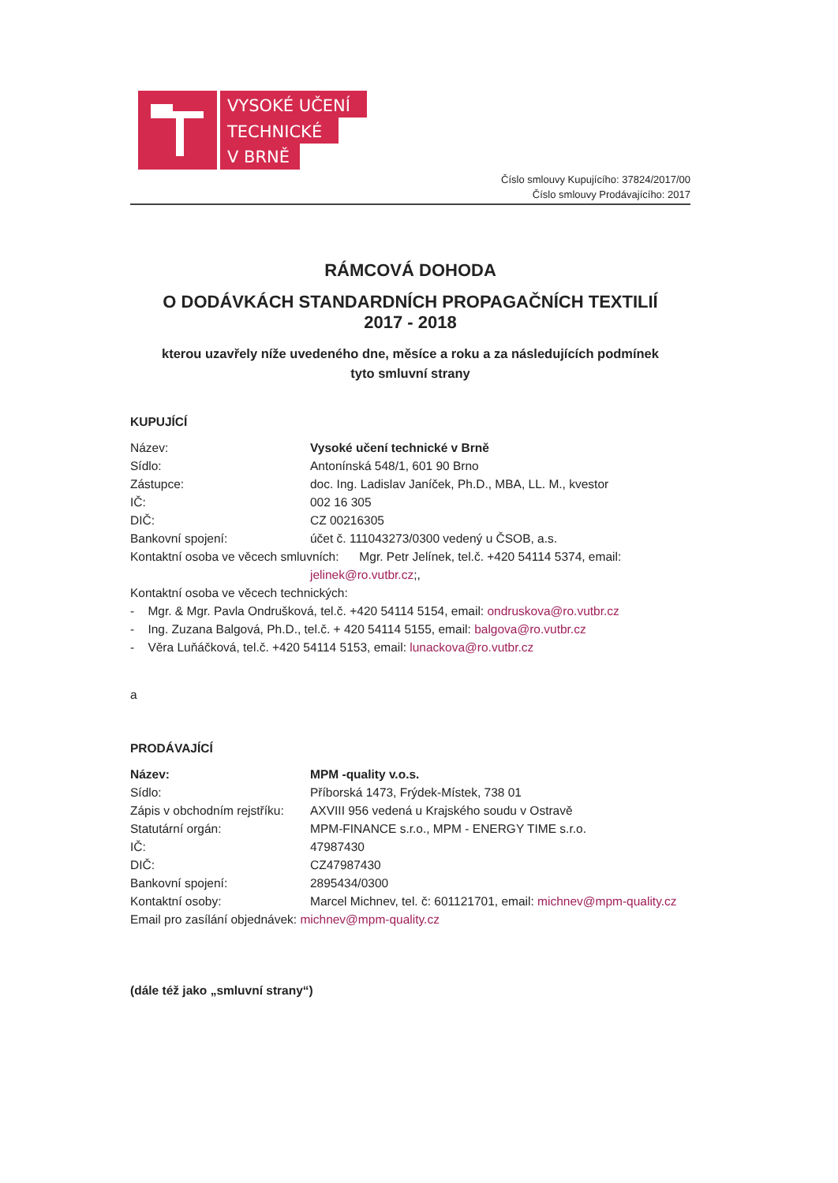VYSOKÉ UČENÍ
TECHNICKÉ
V BRNĚ
Číslo smlouvy Kupujícího: 37824/2017/00
Číslo smlouvy Prodávajícího: 2017
RÁMCOVÁ DOHODA
O DODÁVKÁCH STANDARDNÍCH PROPAGAČNÍCH TEXTILIÍ
2017 - 2018
kterou uzavřely níže uvedeného dne, měsíce a roku a za následujících podmínek
tyto smluvní strany
KUPUJÍCÍ
| Název: | Vysoké učení technické v Brně |
| Sídlo: | Antonínská 548/1, 601 90 Brno |
| Zástupce: | doc. Ing. Ladislav Janíček, Ph.D., MBA, LL. M., kvestor |
| IČ: | 002 16 305 |
| DIČ: | CZ 00216305 |
| Bankovní spojení: | účet č. 111043273/0300 vedený u ČSOB, a.s. |
| Kontaktní osoba ve věcech smluvních: Mgr. Petr Jelínek, tel.č. +420 54114 5374, email: | |
| | jelinek@ro.vutbr.cz ;, |
| Kontaktní osoba ve věcech technických: | |
| - Mgr. & Mgr. Pavla Ondrušková, tel.č. +420 54114 5154, email: ondruskova@ro.vutbr.cz | |
| - Ing. Zuzana Balgová, Ph.D., tel.č. + 420 54114 5155, email: balgova@ro.vutbr.cz | |
| - Věra Luňáčková, tel.č. +420 54114 5153, email: lunackova@ro.vutbr.cz | |
a
PRODÁVAJÍCÍ
| Název: | MPM -quality v.o.s. |
| Sídlo: | Příborská 1473, Frýdek-Místek, 738 01 |
| Zápis v obchodním rejstříku: | AXVIII 956 vedená u Krajského soudu v Ostravě |
| Statutární orgán: | MPM-FINANCE s.r.o., MPM - ENERGY TIME s.r.o. |
| IČ: | 47987430 |
| DIČ: | CZ47987430 |
| Bankovní spojení: | 2895434/0300 |
| Kontaktní osoby: | Marcel Michnev, tel. č: 601121701, email: michnev@mpm-quality.cz |
| Email pro zasílání objednávek: michnev@mpm-quality.cz | |
(dále též jako „smluvní strany“)